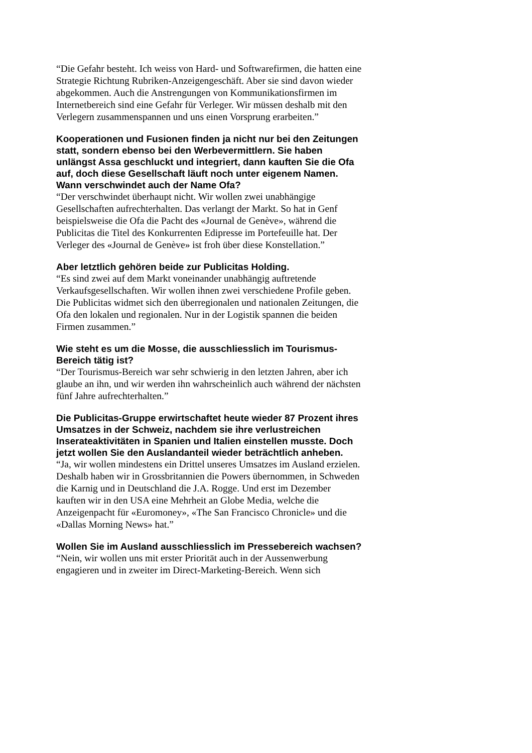“Die Gefahr besteht. Ich weiss von Hard- und Softwarefirmen, die hatten eine Strategie Richtung Rubriken-Anzeigengeschäft. Aber sie sind davon wieder abgekommen. Auch die Anstrengungen von Kommunikationsfirmen im Internetbereich sind eine Gefahr für Verleger. Wir müssen deshalb mit den Verlegern zusammenspannen und uns einen Vorsprung erarbeiten.”
Kooperationen und Fusionen finden ja nicht nur bei den Zeitungen statt, sondern ebenso bei den Werbevermittlern. Sie haben unlängst Assa geschluckt und integriert, dann kauften Sie die Ofa auf, doch diese Gesellschaft läuft noch unter eigenem Namen. Wann verschwindet auch der Name Ofa?
“Der verschwindet überhaupt nicht. Wir wollen zwei unabhängige Gesellschaften aufrechterhalten. Das verlangt der Markt. So hat in Genf beispielsweise die Ofa die Pacht des «Journal de Genève», während die Publicitas die Titel des Konkurrenten Edipresse im Portefeuille hat. Der Verleger des «Journal de Genève» ist froh über diese Konstellation.”
Aber letztlich gehören beide zur Publicitas Holding.
“Es sind zwei auf dem Markt voneinander unabhängig auftretende Verkaufsgesellschaften. Wir wollen ihnen zwei verschiedene Profile geben. Die Publicitas widmet sich den überregionalen und nationalen Zeitungen, die Ofa den lokalen und regionalen. Nur in der Logistik spannen die beiden Firmen zusammen.”
Wie steht es um die Mosse, die ausschliesslich im Tourismus-Bereich tätig ist?
“Der Tourismus-Bereich war sehr schwierig in den letzten Jahren, aber ich glaube an ihn, und wir werden ihn wahrscheinlich auch während der nächsten fünf Jahre aufrechterhalten.”
Die Publicitas-Gruppe erwirtschaftet heute wieder 87 Prozent ihres Umsatzes in der Schweiz, nachdem sie ihre verlustreichen Inserateaktivitäten in Spanien und Italien einstellen musste. Doch jetzt wollen Sie den Auslandanteil wieder beträchtlich anheben.
“Ja, wir wollen mindestens ein Drittel unseres Umsatzes im Ausland erzielen. Deshalb haben wir in Grossbritannien die Powers übernommen, in Schweden die Karnig und in Deutschland die J.A. Rogge. Und erst im Dezember kauften wir in den USA eine Mehrheit an Globe Media, welche die Anzeigenpacht für «Euromoney», «The San Francisco Chronicle» und die «Dallas Morning News» hat.”
Wollen Sie im Ausland ausschliesslich im Pressebereich wachsen?
“Nein, wir wollen uns mit erster Priorität auch in der Aussenwerbung engagieren und in zweiter im Direct-Marketing-Bereich. Wenn sich